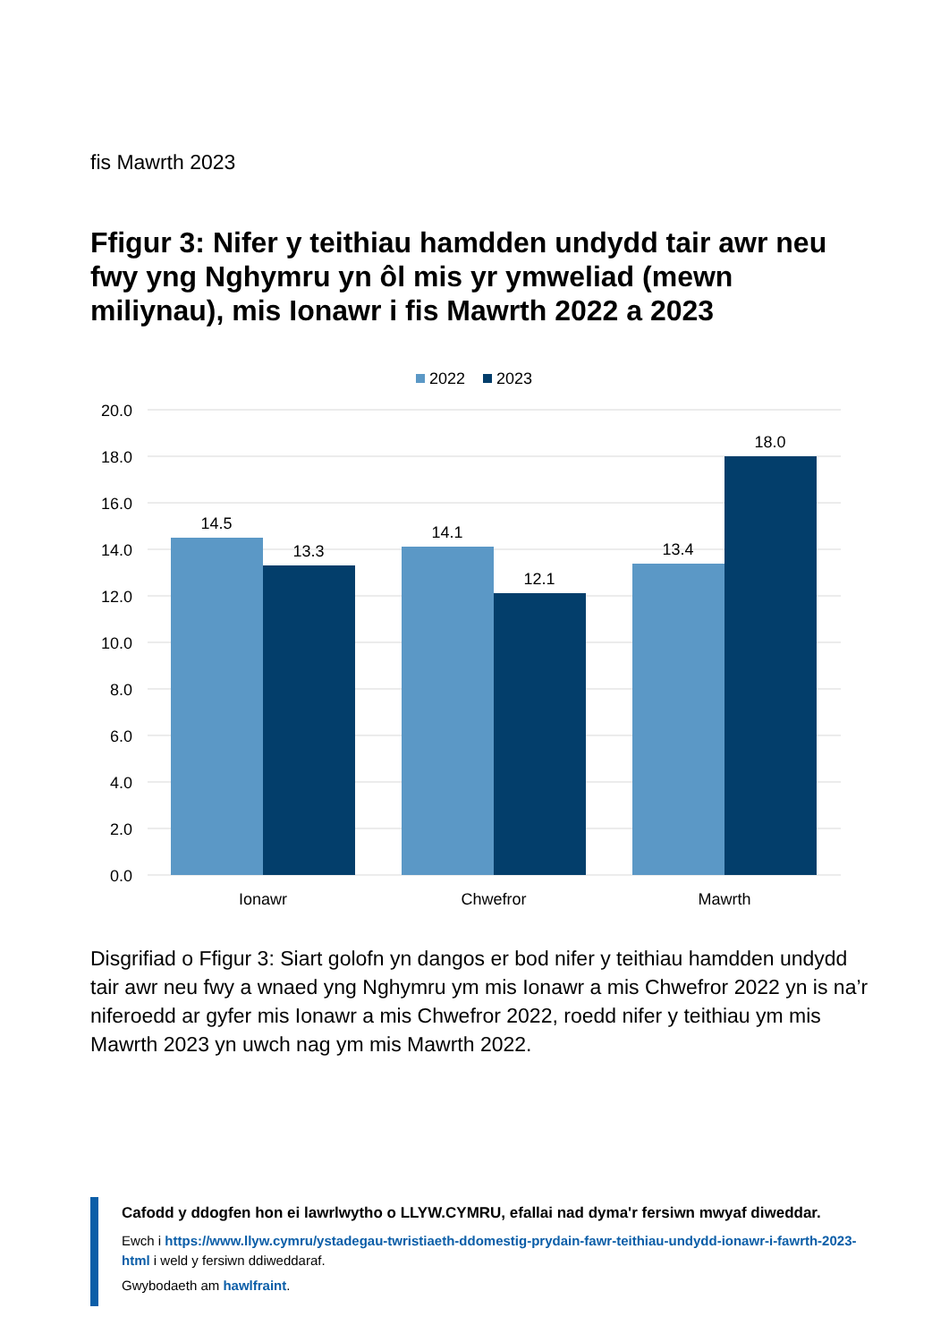fis Mawrth 2023
Ffigur 3: Nifer y teithiau hamdden undydd tair awr neu fwy yng Nghymru yn ôl mis yr ymweliad (mewn miliynau), mis Ionawr i fis Mawrth 2022 a 2023
2022
2023
20.0
18.0
16.0
14.0
12.0
10.0
8.0
6.0
4.0
2.0
0.0
14.5
13.3
14.1
12.1
13.4
18.0
Ionawr
Chwefror
Mawrth
Disgrifiad o Ffigur 3: Siart golofn yn dangos er bod nifer y teithiau hamdden undydd tair awr neu fwy a wnaed yng Nghymru ym mis Ionawr a mis Chwefror 2022 yn is na’r niferoedd ar gyfer mis Ionawr a mis Chwefror 2022, roedd nifer y teithiau ym mis Mawrth 2023 yn uwch nag ym mis Mawrth 2022.
Cafodd y ddogfen hon ei lawrlwytho o LLYW.CYMRU, efallai nad dyma'r fersiwn mwyaf diweddar.
Ewch i https://www.llyw.cymru/ystadegau-twristiaeth-ddomestig-prydain-fawr-teithiau-undydd-ionawr-i-fawrth-2023-html i weld y fersiwn ddiweddaraf.
Gwybodaeth am hawlfraint.